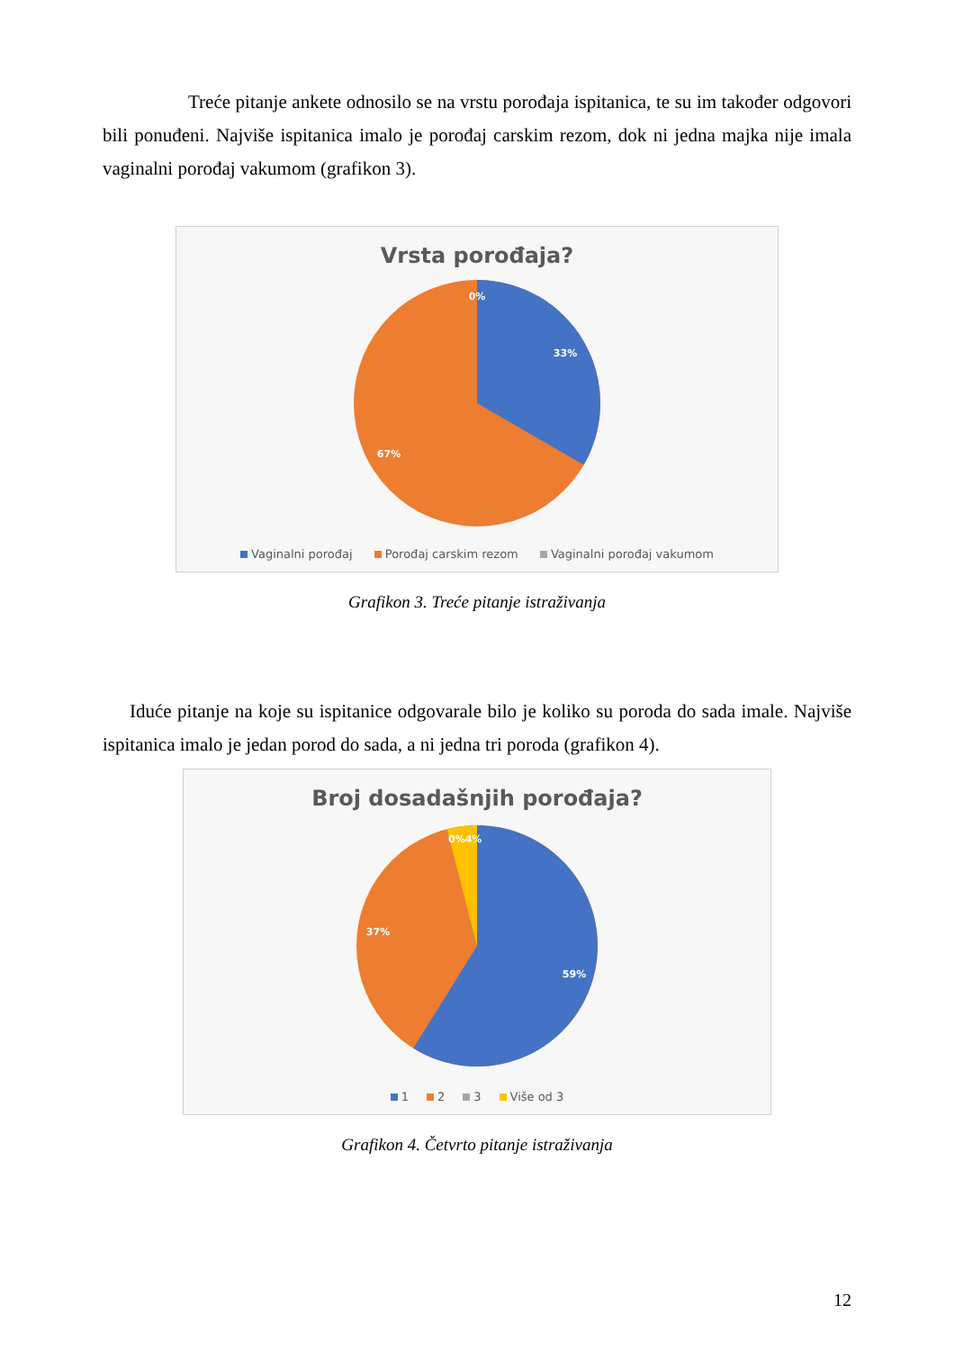Treće pitanje ankete odnosilo se na vrstu porođaja ispitanica, te su im također odgovori bili ponuđeni. Najviše ispitanica imalo je porođaj carskim rezom, dok ni jedna majka nije imala vaginalni porođaj vakumom (grafikon 3).
Vrsta porođaja?
0%
33%
67%
Vaginalni porođaj Porođaj carskim rezom Vaginalni porođaj vakumom
Grafikon 3. Treće pitanje istraživanja
Iduće pitanje na koje su ispitanice odgovarale bilo je koliko su poroda do sada imale. Najviše ispitanica imalo je jedan porod do sada, a ni jedna tri poroda (grafikon 4).
Broj dosadašnjih porođaja?
0%4%
59%
37%
1 2 3 Više od 3
Grafikon 4. Četvrto pitanje istraživanja
12